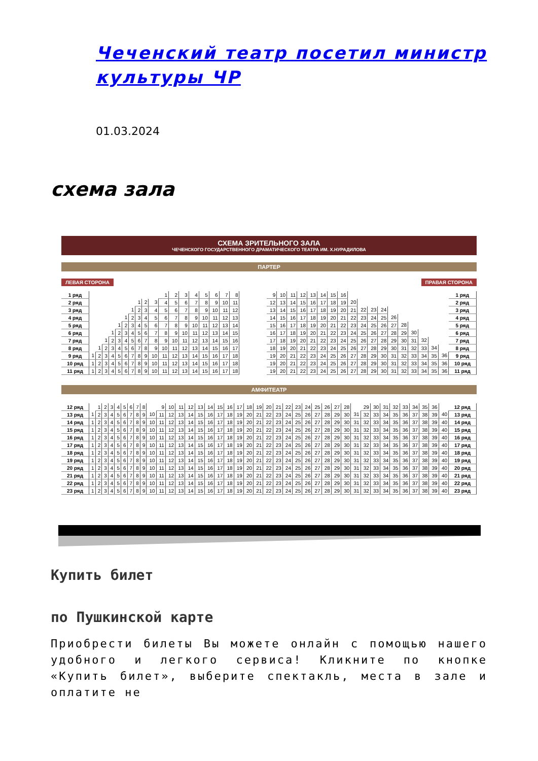Чеченский театр посетил министр культуры ЧР
01.03.2024
схема зала
СХЕМА ЗРИТЕЛЬНОГО ЗАЛА
ЧЕЧЕНСКОГО ГОСУДАРСТВЕННОГО ДРАМАТИЧЕСКОГО ТЕАТРА ИМ. Х.НУРАДИЛОВА
ПАРТЕР
ЛЕВАЯ СТОРОНА ПРАВАЯ СТОРОНА
| 1 ряд | | | | | | | | | | | 1 | 2 | 3 | 4 | 5 | 6 | 7 | 8 | | 9 | 10 | 11 | 12 | 13 | 14 | 15 | 16 | | | | | | | | | | | 1 ряд |
| 2 ряд | | | | | | | | 1 | 2 | 3 | 4 | 5 | 6 | 7 | 8 | 9 | 10 | 11 | | 12 | 13 | 14 | 15 | 16 | 17 | 18 | 19 | 20 | | | | | | | | | | 2 ряд |
| 3 ряд | | | | | | | 1 | 2 | 3 | 4 | 5 | 6 | 7 | 8 | 9 | 10 | 11 | 12 | | 13 | 14 | 15 | 16 | 17 | 18 | 19 | 20 | 21 | 22 | 23 | 24 | | | | | | | 3 ряд |
| 4 ряд | | | | | | 1 | 2 | 3 | 4 | 5 | 6 | 7 | 8 | 9 | 10 | 11 | 12 | 13 | | 14 | 15 | 16 | 17 | 18 | 19 | 20 | 21 | 22 | 23 | 24 | 25 | 26 | | | | | | 4 ряд |
| 5 ряд | | | | | 1 | 2 | 3 | 4 | 5 | 6 | 7 | 8 | 9 | 10 | 11 | 12 | 13 | 14 | | 15 | 16 | 17 | 18 | 19 | 20 | 21 | 22 | 23 | 24 | 25 | 26 | 27 | 28 | | | | | 5 ряд |
| 6 ряд | | | | 1 | 2 | 3 | 4 | 5 | 6 | 7 | 8 | 9 | 10 | 11 | 12 | 13 | 14 | 15 | | 16 | 17 | 18 | 19 | 20 | 21 | 22 | 23 | 24 | 25 | 26 | 27 | 28 | 29 | 30 | | | | 6 ряд |
| 7 ряд | | | 1 | 2 | 3 | 4 | 5 | 6 | 7 | 8 | 9 | 10 | 11 | 12 | 13 | 14 | 15 | 16 | | 17 | 18 | 19 | 20 | 21 | 22 | 23 | 24 | 25 | 26 | 27 | 28 | 29 | 30 | 31 | 32 | | | 7 ряд |
| 8 ряд | | 1 | 2 | 3 | 4 | 5 | 6 | 7 | 8 | 9 | 10 | 11 | 12 | 13 | 14 | 15 | 16 | 17 | | 18 | 19 | 20 | 21 | 22 | 23 | 24 | 25 | 26 | 27 | 28 | 29 | 30 | 31 | 32 | 33 | 34 | | 8 ряд |
| 9 ряд | 1 | 2 | 3 | 4 | 5 | 6 | 7 | 8 | 9 | 10 | 11 | 12 | 13 | 14 | 15 | 16 | 17 | 18 | | 19 | 20 | 21 | 22 | 23 | 24 | 25 | 26 | 27 | 28 | 29 | 30 | 31 | 32 | 33 | 34 | 35 | 36 | 9 ряд |
| 10 ряд | 1 | 2 | 3 | 4 | 5 | 6 | 7 | 8 | 9 | 10 | 11 | 12 | 13 | 14 | 15 | 16 | 17 | 18 | | 19 | 20 | 21 | 22 | 23 | 24 | 25 | 26 | 27 | 28 | 29 | 30 | 31 | 32 | 33 | 34 | 35 | 36 | 10 ряд |
| 11 ряд | 1 | 2 | 3 | 4 | 5 | 6 | 7 | 8 | 9 | 10 | 11 | 12 | 13 | 14 | 15 | 16 | 17 | 18 | | 19 | 20 | 21 | 22 | 23 | 24 | 25 | 26 | 27 | 28 | 29 | 30 | 31 | 32 | 33 | 34 | 35 | 36 | 11 ряд |
АМФИТЕАТР
| 12 ряд | | 1 | 2 | 3 | 4 | 5 | 6 | 7 | 8 | | 9 | 10 | 11 | 12 | 13 | 14 | 15 | 16 | 17 | 18 | 19 | 20 | 21 | 22 | 23 | 24 | 25 | 26 | 27 | 28 | | 29 | 30 | 31 | 32 | 33 | 34 | 35 | 36 | | 12 ряд |
| 13 ряд | 1 | 2 | 3 | 4 | 5 | 6 | 7 | 8 | 9 | 10 | 11 | 12 | 13 | 14 | 15 | 16 | 17 | 18 | 19 | 20 | 21 | 22 | 23 | 24 | 25 | 26 | 27 | 28 | 29 | 30 | 31 | 32 | 33 | 34 | 35 | 36 | 37 | 38 | 39 | 40 | 13 ряд |
| 14 ряд | 1 | 2 | 3 | 4 | 5 | 6 | 7 | 8 | 9 | 10 | 11 | 12 | 13 | 14 | 15 | 16 | 17 | 18 | 19 | 20 | 21 | 22 | 23 | 24 | 25 | 26 | 27 | 28 | 29 | 30 | 31 | 32 | 33 | 34 | 35 | 36 | 37 | 38 | 39 | 40 | 14 ряд |
| 15 ряд | 1 | 2 | 3 | 4 | 5 | 6 | 7 | 8 | 9 | 10 | 11 | 12 | 13 | 14 | 15 | 16 | 17 | 18 | 19 | 20 | 21 | 22 | 23 | 24 | 25 | 26 | 27 | 28 | 29 | 30 | 31 | 32 | 33 | 34 | 35 | 36 | 37 | 38 | 39 | 40 | 15 ряд |
| 16 ряд | 1 | 2 | 3 | 4 | 5 | 6 | 7 | 8 | 9 | 10 | 11 | 12 | 13 | 14 | 15 | 16 | 17 | 18 | 19 | 20 | 21 | 22 | 23 | 24 | 25 | 26 | 27 | 28 | 29 | 30 | 31 | 32 | 33 | 34 | 35 | 36 | 37 | 38 | 39 | 40 | 16 ряд |
| 17 ряд | 1 | 2 | 3 | 4 | 5 | 6 | 7 | 8 | 9 | 10 | 11 | 12 | 13 | 14 | 15 | 16 | 17 | 18 | 19 | 20 | 21 | 22 | 23 | 24 | 25 | 26 | 27 | 28 | 29 | 30 | 31 | 32 | 33 | 34 | 35 | 36 | 37 | 38 | 39 | 40 | 17 ряд |
| 18 ряд | 1 | 2 | 3 | 4 | 5 | 6 | 7 | 8 | 9 | 10 | 11 | 12 | 13 | 14 | 15 | 16 | 17 | 18 | 19 | 20 | 21 | 22 | 23 | 24 | 25 | 26 | 27 | 28 | 29 | 30 | 31 | 32 | 33 | 34 | 35 | 36 | 37 | 38 | 39 | 40 | 18 ряд |
| 19 ряд | 1 | 2 | 3 | 4 | 5 | 6 | 7 | 8 | 9 | 10 | 11 | 12 | 13 | 14 | 15 | 16 | 17 | 18 | 19 | 20 | 21 | 22 | 23 | 24 | 25 | 26 | 27 | 28 | 29 | 30 | 31 | 32 | 33 | 34 | 35 | 36 | 37 | 38 | 39 | 40 | 19 ряд |
| 20 ряд | 1 | 2 | 3 | 4 | 5 | 6 | 7 | 8 | 9 | 10 | 11 | 12 | 13 | 14 | 15 | 16 | 17 | 18 | 19 | 20 | 21 | 22 | 23 | 24 | 25 | 26 | 27 | 28 | 29 | 30 | 31 | 32 | 33 | 34 | 35 | 36 | 37 | 38 | 39 | 40 | 20 ряд |
| 21 ряд | 1 | 2 | 3 | 4 | 5 | 6 | 7 | 8 | 9 | 10 | 11 | 12 | 13 | 14 | 15 | 16 | 17 | 18 | 19 | 20 | 21 | 22 | 23 | 24 | 25 | 26 | 27 | 28 | 29 | 30 | 31 | 32 | 33 | 34 | 35 | 36 | 37 | 38 | 39 | 40 | 21 ряд |
| 22 ряд | 1 | 2 | 3 | 4 | 5 | 6 | 7 | 8 | 9 | 10 | 11 | 12 | 13 | 14 | 15 | 16 | 17 | 18 | 19 | 20 | 21 | 22 | 23 | 24 | 25 | 26 | 27 | 28 | 29 | 30 | 31 | 32 | 33 | 34 | 35 | 36 | 37 | 38 | 39 | 40 | 22 ряд |
| 23 ряд | 1 | 2 | 3 | 4 | 5 | 6 | 7 | 8 | 9 | 10 | 11 | 12 | 13 | 14 | 15 | 16 | 17 | 18 | 19 | 20 | 21 | 22 | 23 | 24 | 25 | 26 | 27 | 28 | 29 | 30 | 31 | 32 | 33 | 34 | 35 | 36 | 37 | 38 | 39 | 40 | 23 ряд |
Купить билет
по Пушкинской карте
Приобрести билеты Вы можете онлайн с помощью нашего удобного и легкого сервиса! Кликните по кнопке «Купить билет», выберите спектакль, места в зале и оплатите не